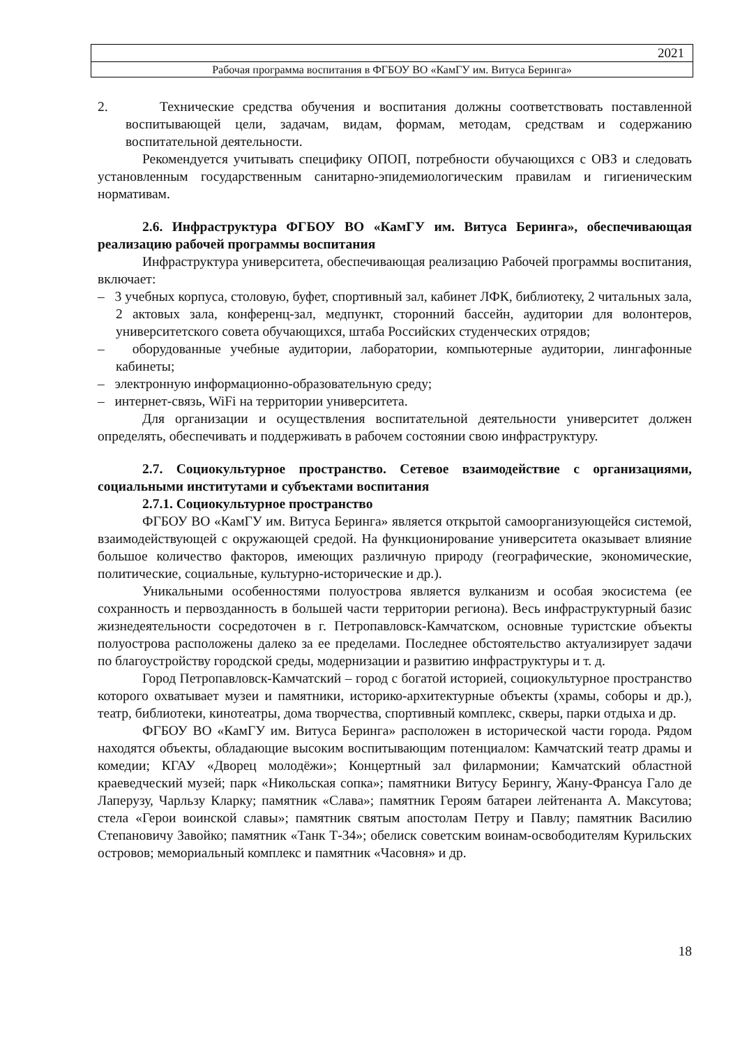2021
Рабочая программа воспитания в ФГБОУ ВО «КамГУ им. Витуса Беринга»
2. Технические средства обучения и воспитания должны соответствовать поставленной воспитывающей цели, задачам, видам, формам, методам, средствам и содержанию воспитательной деятельности.
Рекомендуется учитывать специфику ОПОП, потребности обучающихся с ОВЗ и следовать установленным государственным санитарно-эпидемиологическим правилам и гигиеническим нормативам.
2.6. Инфраструктура ФГБОУ ВО «КамГУ им. Витуса Беринга», обеспечивающая реализацию рабочей программы воспитания
Инфраструктура университета, обеспечивающая реализацию Рабочей программы воспитания, включает:
– 3 учебных корпуса, столовую, буфет, спортивный зал, кабинет ЛФК, библиотеку, 2 читальных зала, 2 актовых зала, конференц-зал, медпункт, сторонний бассейн, аудитории для волонтеров, университетского совета обучающихся, штаба Российских студенческих отрядов;
– оборудованные учебные аудитории, лаборатории, компьютерные аудитории, лингафонные кабинеты;
– электронную информационно-образовательную среду;
– интернет-связь, WiFi на территории университета.
Для организации и осуществления воспитательной деятельности университет должен определять, обеспечивать и поддерживать в рабочем состоянии свою инфраструктуру.
2.7. Социокультурное пространство. Сетевое взаимодействие с организациями, социальными институтами и субъектами воспитания
2.7.1. Социокультурное пространство
ФГБОУ ВО «КамГУ им. Витуса Беринга» является открытой самоорганизующейся системой, взаимодействующей с окружающей средой. На функционирование университета оказывает влияние большое количество факторов, имеющих различную природу (географические, экономические, политические, социальные, культурно-исторические и др.).
Уникальными особенностями полуострова является вулканизм и особая экосистема (ее сохранность и первозданность в большей части территории региона). Весь инфраструктурный базис жизнедеятельности сосредоточен в г. Петропавловск-Камчатском, основные туристские объекты полуострова расположены далеко за ее пределами. Последнее обстоятельство актуализирует задачи по благоустройству городской среды, модернизации и развитию инфраструктуры и т. д.
Город Петропавловск-Камчатский – город с богатой историей, социокультурное пространство которого охватывает музеи и памятники, историко-архитектурные объекты (храмы, соборы и др.), театр, библиотеки, кинотеатры, дома творчества, спортивный комплекс, скверы, парки отдыха и др.
ФГБОУ ВО «КамГУ им. Витуса Беринга» расположен в исторической части города. Рядом находятся объекты, обладающие высоким воспитывающим потенциалом: Камчатский театр драмы и комедии; КГАУ «Дворец молодёжи»; Концертный зал филармонии; Камчатский областной краеведческий музей; парк «Никольская сопка»; памятники Витусу Берингу, Жану-Франсуа Гало де Лаперузу, Чарльзу Кларку; памятник «Слава»; памятник Героям батареи лейтенанта А. Максутова; стела «Герои воинской славы»; памятник святым апостолам Петру и Павлу; памятник Василию Степановичу Завойко; памятник «Танк Т-34»; обелиск советским воинам-освободителям Курильских островов; мемориальный комплекс и памятник «Часовня» и др.
18